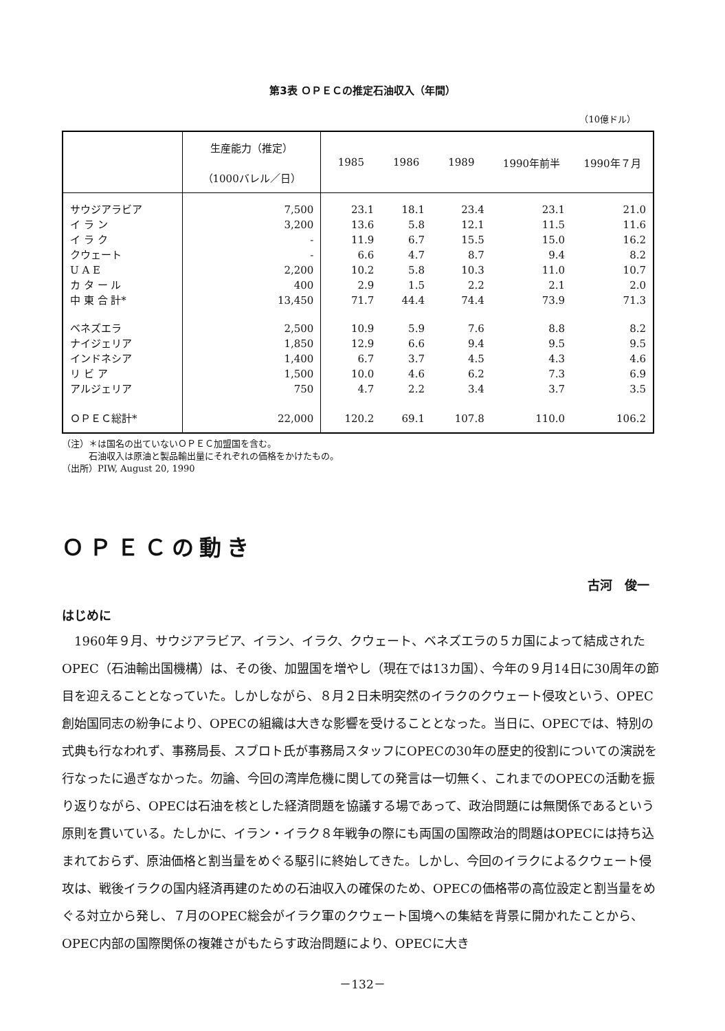第3表 ＯＰＥＣの推定石油収入（年間）
（10億ドル）
| | 生産能力（推定） （1000バレル／日） | 1985 | 1986 | 1989 | 1990年前半 | 1990年７月 |
| --- | --- | --- | --- | --- | --- | --- |
| サウジアラビア | 7,500 | 23.1 | 18.1 | 23.4 | 23.1 | 21.0 |
| イ ラ ン | 3,200 | 13.6 | 5.8 | 12.1 | 11.5 | 11.6 |
| イ ラ ク | - | 11.9 | 6.7 | 15.5 | 15.0 | 16.2 |
| クウェート | - | 6.6 | 4.7 | 8.7 | 9.4 | 8.2 |
| U A E | 2,200 | 10.2 | 5.8 | 10.3 | 11.0 | 10.7 |
| カ タ ー ル | 400 | 2.9 | 1.5 | 2.2 | 2.1 | 2.0 |
| 中 東 合 計* | 13,450 | 71.7 | 44.4 | 74.4 | 73.9 | 71.3 |
| ベネズエラ | 2,500 | 10.9 | 5.9 | 7.6 | 8.8 | 8.2 |
| ナイジェリア | 1,850 | 12.9 | 6.6 | 9.4 | 9.5 | 9.5 |
| インドネシア | 1,400 | 6.7 | 3.7 | 4.5 | 4.3 | 4.6 |
| リ ビ ア | 1,500 | 10.0 | 4.6 | 6.2 | 7.3 | 6.9 |
| アルジェリア | 750 | 4.7 | 2.2 | 3.4 | 3.7 | 3.5 |
| ＯＰＥＣ総計* | 22,000 | 120.2 | 69.1 | 107.8 | 110.0 | 106.2 |
（注）＊は国名の出ていないＯＰＥＣ加盟国を含む。
　　　石油収入は原油と製品輸出量にそれぞれの価格をかけたもの。
（出所）PIW, August 20, 1990
ＯＰＥＣの動き
古河　俊一
はじめに
1960年９月、サウジアラビア、イラン、イラク、クウェート、ベネズエラの５カ国によって結成されたOPEC（石油輸出国機構）は、その後、加盟国を増やし（現在では13カ国）、今年の９月14日に30周年の節目を迎えることとなっていた。しかしながら、８月２日未明突然のイラクのクウェート侵攻という、OPEC創始国同志の紛争により、OPECの組織は大きな影響を受けることとなった。当日に、OPECでは、特別の式典も行なわれず、事務局長、スブロト氏が事務局スタッフにOPECの30年の歴史的役割についての演説を行なったに過ぎなかった。勿論、今回の湾岸危機に関しての発言は一切無く、これまでのOPECの活動を振り返りながら、OPECは石油を核とした経済問題を協議する場であって、政治問題には無関係であるという原則を貫いている。たしかに、イラン・イラク８年戦争の際にも両国の国際政治的問題はOPECには持ち込まれておらず、原油価格と割当量をめぐる駆引に終始してきた。しかし、今回のイラクによるクウェート侵攻は、戦後イラクの国内経済再建のための石油収入の確保のため、OPECの価格帯の高位設定と割当量をめぐる対立から発し、７月のOPEC総会がイラク軍のクウェート国境への集結を背景に開かれたことから、OPEC内部の国際関係の複雑さがもたらす政治問題により、OPECに大き
－132－